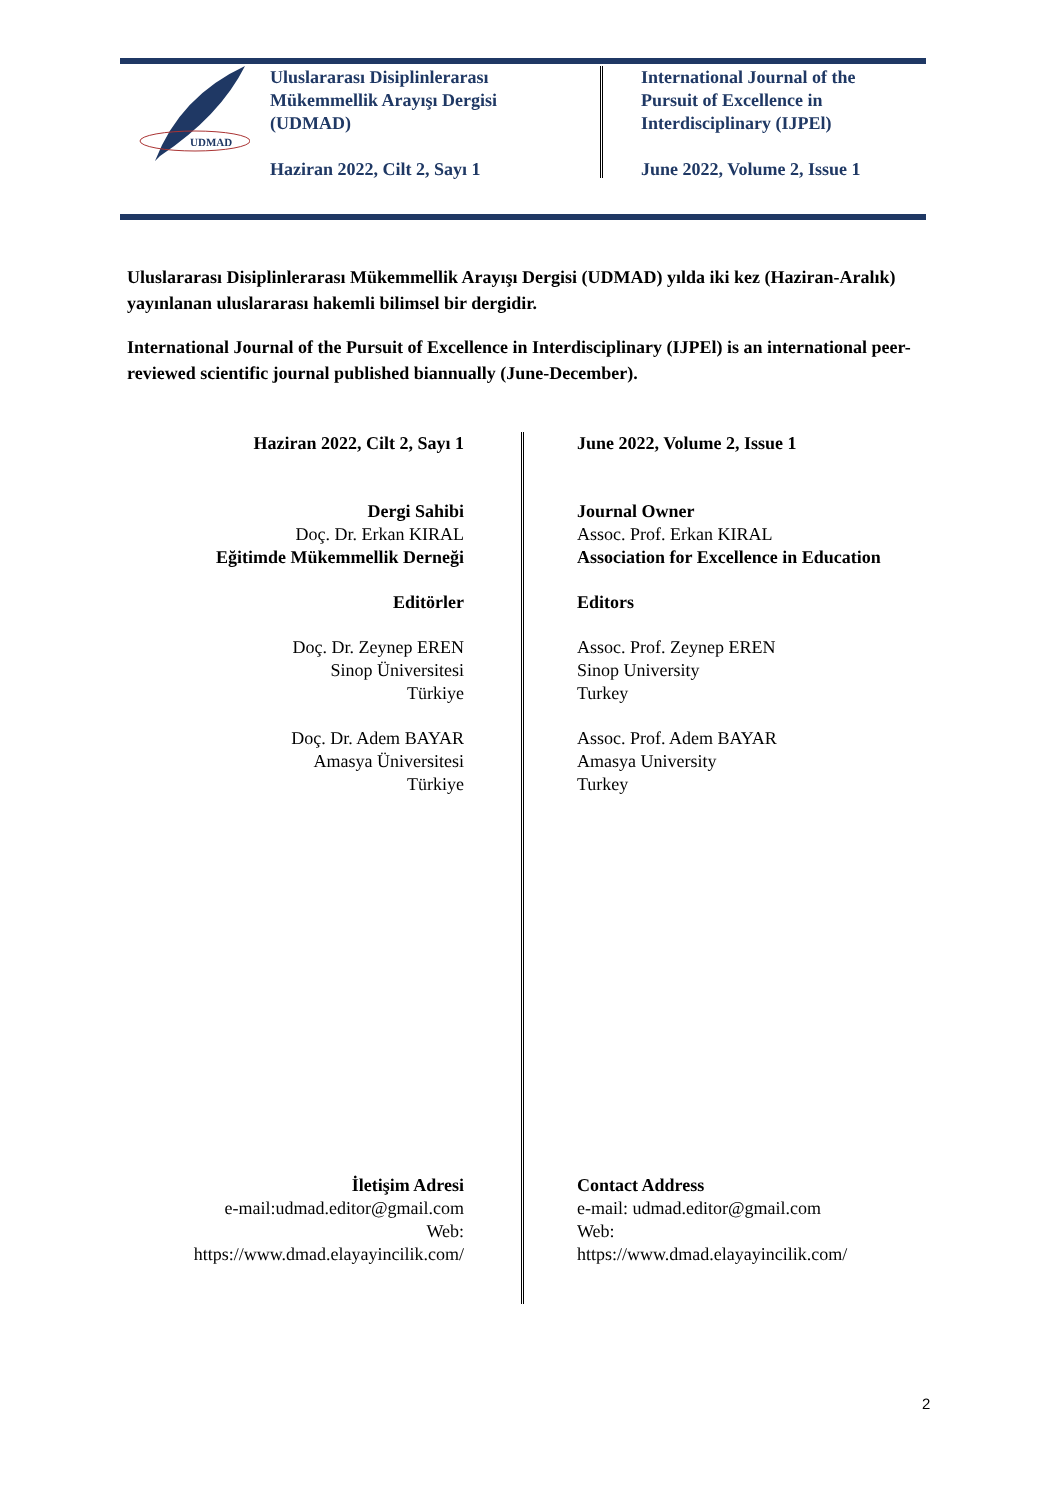UDMAD
Uluslararası Disiplinlerarası
Mükemmellik Arayışı Dergisi
(UDMAD)
Haziran 2022, Cilt 2, Sayı 1
International Journal of the
Pursuit of Excellence in
Interdisciplinary (IJPEl)
June 2022, Volume 2, Issue 1
Uluslararası Disiplinlerarası Mükemmellik Arayışı Dergisi (UDMAD) yılda iki kez (Haziran-Aralık) yayınlanan uluslararası hakemli bilimsel bir dergidir.
International Journal of the Pursuit of Excellence in Interdisciplinary (IJPEl) is an international peer-reviewed scientific journal published biannually (June-December).
Haziran 2022, Cilt 2, Sayı 1
Dergi Sahibi
Doç. Dr. Erkan KIRAL
Eğitimde Mükemmellik Derneği
Editörler
Doç. Dr. Zeynep EREN
Sinop Üniversitesi
Türkiye
Doç. Dr. Adem BAYAR
Amasya Üniversitesi
Türkiye
İletişim Adresi
e-mail:udmad.editor@gmail.com
Web:
https://www.dmad.elayayincilik.com/
June 2022, Volume 2, Issue 1
Journal Owner
Assoc. Prof. Erkan KIRAL
Association for Excellence in Education
Editors
Assoc. Prof. Zeynep EREN
Sinop University
Turkey
Assoc. Prof. Adem BAYAR
Amasya University
Turkey
Contact Address
e-mail: udmad.editor@gmail.com
Web:
https://www.dmad.elayayincilik.com/
2